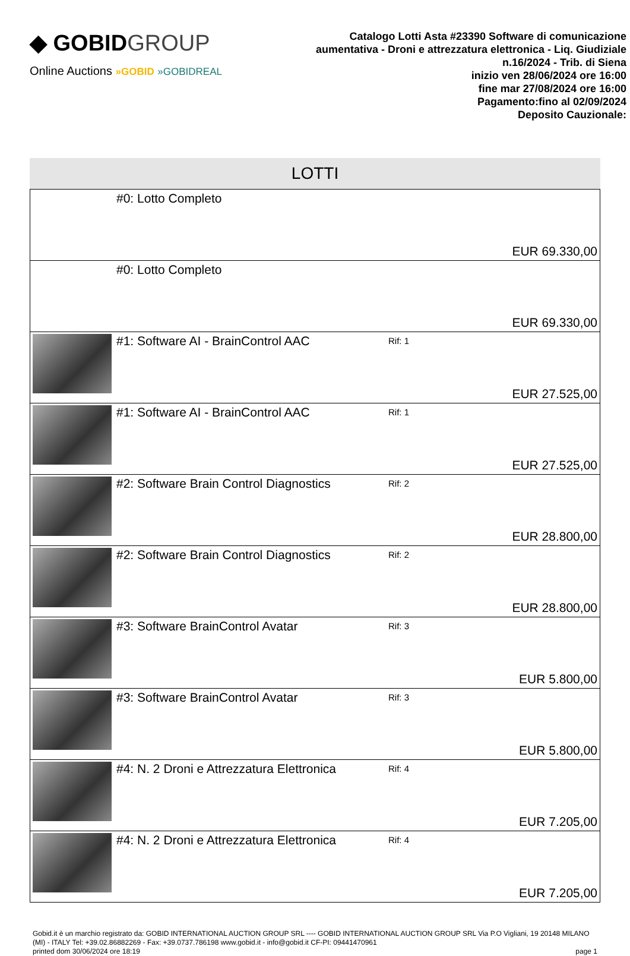◆ GOBIDGROUP
Online Auctions »GOBID »GOBIDREAL
Catalogo Lotti Asta #23390 Software di comunicazione aumentativa - Droni e attrezzatura elettronica - Liq. Giudiziale n.16/2024 - Trib. di Siena
inizio ven 28/06/2024 ore 16:00
fine mar 27/08/2024 ore 16:00
Pagamento:fino al 02/09/2024
Deposito Cauzionale:
LOTTI
| | #0: Lotto Completo | | EUR 69.330,00 |
| | #0: Lotto Completo | | EUR 69.330,00 |
| | #1: Software AI - BrainControl AAC | Rif: 1 | EUR 27.525,00 |
| | #1: Software AI - BrainControl AAC | Rif: 1 | EUR 27.525,00 |
| | #2: Software Brain Control Diagnostics | Rif: 2 | EUR 28.800,00 |
| | #2: Software Brain Control Diagnostics | Rif: 2 | EUR 28.800,00 |
| | #3: Software BrainControl Avatar | Rif: 3 | EUR 5.800,00 |
| | #3: Software BrainControl Avatar | Rif: 3 | EUR 5.800,00 |
| | #4: N. 2 Droni e Attrezzatura Elettronica | Rif: 4 | EUR 7.205,00 |
| | #4: N. 2 Droni e Attrezzatura Elettronica | Rif: 4 | EUR 7.205,00 |
Gobid.it è un marchio registrato da: GOBID INTERNATIONAL AUCTION GROUP SRL ---- GOBID INTERNATIONAL AUCTION GROUP SRL Via P.O Vigliani, 19 20148 MILANO (MI) - ITALY Tel: +39.02.86882269 - Fax: +39.0737.786198 www.gobid.it - info@gobid.it CF-PI: 09441470961
printed dom 30/06/2024 ore 18:19 page 1